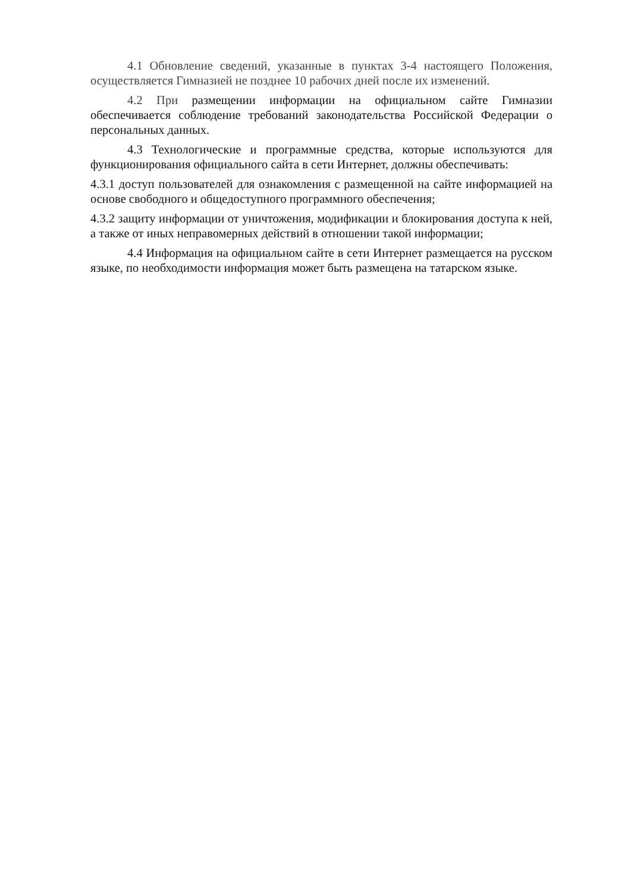4.1 Обновление сведений, указанные в пунктах 3-4 настоящего Положения, осуществляется Гимназией не позднее 10 рабочих дней после их изменений.
4.2 При размещении информации на официальном сайте Гимназии обеспечивается соблюдение требований законодательства Российской Федерации о персональных данных.
4.3 Технологические и программные средства, которые используются для функционирования официального сайта в сети Интернет, должны обеспечивать:
4.3.1 доступ пользователей для ознакомления с размещенной на сайте информацией на основе свободного и общедоступного программного обеспечения;
4.3.2 защиту информации от уничтожения, модификации и блокирования доступа к ней, а также от иных неправомерных действий в отношении такой информации;
4.4 Информация на официальном сайте в сети Интернет размещается на русском языке, по необходимости информация может быть размещена на татарском языке.